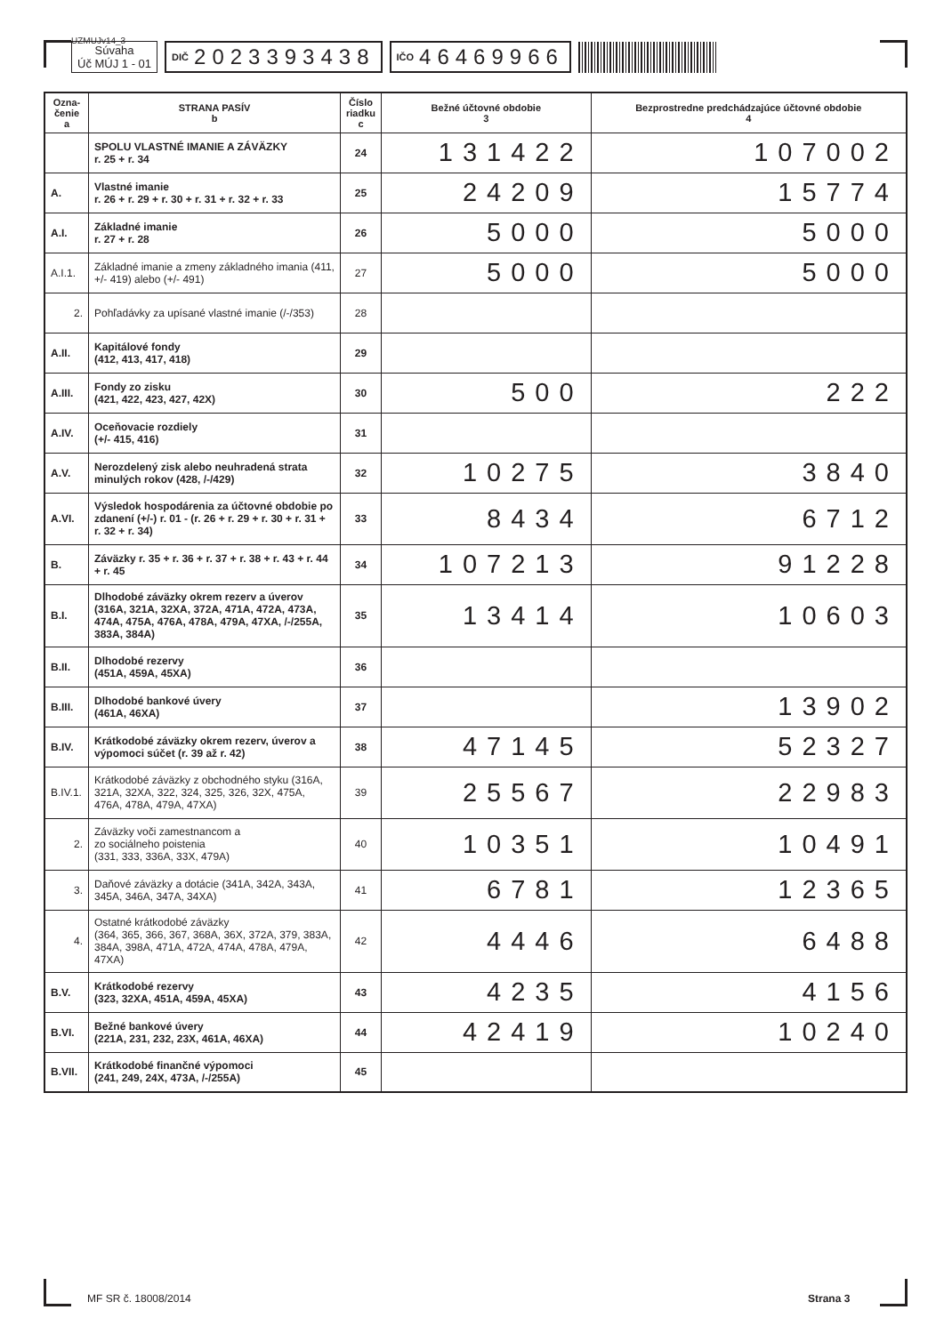UZMUJv14_3
Súvaha
Úč MÚJ 1 - 01
DIČ 2023393438
IČO 46469966
| Ozna- čenie a | STRANA PASÍV b | Číslo riadku c | Bežné účtovné obdobie 3 | Bezprostredne predchádzajúce účtovné obdobie 4 |
| --- | --- | --- | --- | --- |
| | SPOLU VLASTNÉ IMANIE A ZÁVÄZKY r. 25 + r. 34 | 24 | 131422 | 107002 |
| A. | Vlastné imanie r. 26 + r. 29 + r. 30 + r. 31 + r. 32 + r. 33 | 25 | 24209 | 15774 |
| A.I. | Základné imanie r. 27 + r. 28 | 26 | 5000 | 5000 |
| A.I.1. | Základné imanie a zmeny základného imania (411, +/- 419) alebo (+/- 491) | 27 | 5000 | 5000 |
| 2. | Pohľadávky za upísané vlastné imanie (/-/353) | 28 | | |
| A.II. | Kapitálové fondy (412, 413, 417, 418) | 29 | | |
| A.III. | Fondy zo zisku (421, 422, 423, 427, 42X) | 30 | 500 | 222 |
| A.IV. | Oceňovacie rozdiely (+/- 415, 416) | 31 | | |
| A.V. | Nerozdelený zisk alebo neuhradená strata minulých rokov (428, /-/429) | 32 | 10275 | 3840 |
| A.VI. | Výsledok hospodárenia za účtovné obdobie po zdanení (+/-) r. 01 - (r. 26 + r. 29 + r. 30 + r. 31 + r. 32 + r. 34) | 33 | 8434 | 6712 |
| B. | Záväzky r. 35 + r. 36 + r. 37 + r. 38 + r. 43 + r. 44 + r. 45 | 34 | 107213 | 91228 |
| B.I. | Dlhodobé záväzky okrem rezerv a úverov (316A, 321A, 32XA, 372A, 471A, 472A, 473A, 474A, 475A, 476A, 478A, 479A, 47XA, /-/255A, 383A, 384A) | 35 | 13414 | 10603 |
| B.II. | Dlhodobé rezervy (451A, 459A, 45XA) | 36 | | |
| B.III. | Dlhodobé bankové úvery (461A, 46XA) | 37 | | 13902 |
| B.IV. | Krátkodobé záväzky okrem rezerv, úverov a výpomoci súčet (r. 39 až r. 42) | 38 | 47145 | 52327 |
| B.IV.1. | Krátkodobé záväzky z obchodného styku (316A, 321A, 32XA, 322, 324, 325, 326, 32X, 475A, 476A, 478A, 479A, 47XA) | 39 | 25567 | 22983 |
| 2. | Záväzky voči zamestnancom a zo sociálneho poistenia (331, 333, 336A, 33X, 479A) | 40 | 10351 | 10491 |
| 3. | Daňové záväzky a dotácie (341A, 342A, 343A, 345A, 346A, 347A, 34XA) | 41 | 6781 | 12365 |
| 4. | Ostatné krátkodobé záväzky (364, 365, 366, 367, 368A, 36X, 372A, 379, 383A, 384A, 398A, 471A, 472A, 474A, 478A, 479A, 47XA) | 42 | 4446 | 6488 |
| B.V. | Krátkodobé rezervy (323, 32XA, 451A, 459A, 45XA) | 43 | 4235 | 4156 |
| B.VI. | Bežné bankové úvery (221A, 231, 232, 23X, 461A, 46XA) | 44 | 42419 | 10240 |
| B.VII. | Krátkodobé finančné výpomoci (241, 249, 24X, 473A, /-/255A) | 45 | | |
MF SR č. 18008/2014 Strana 3